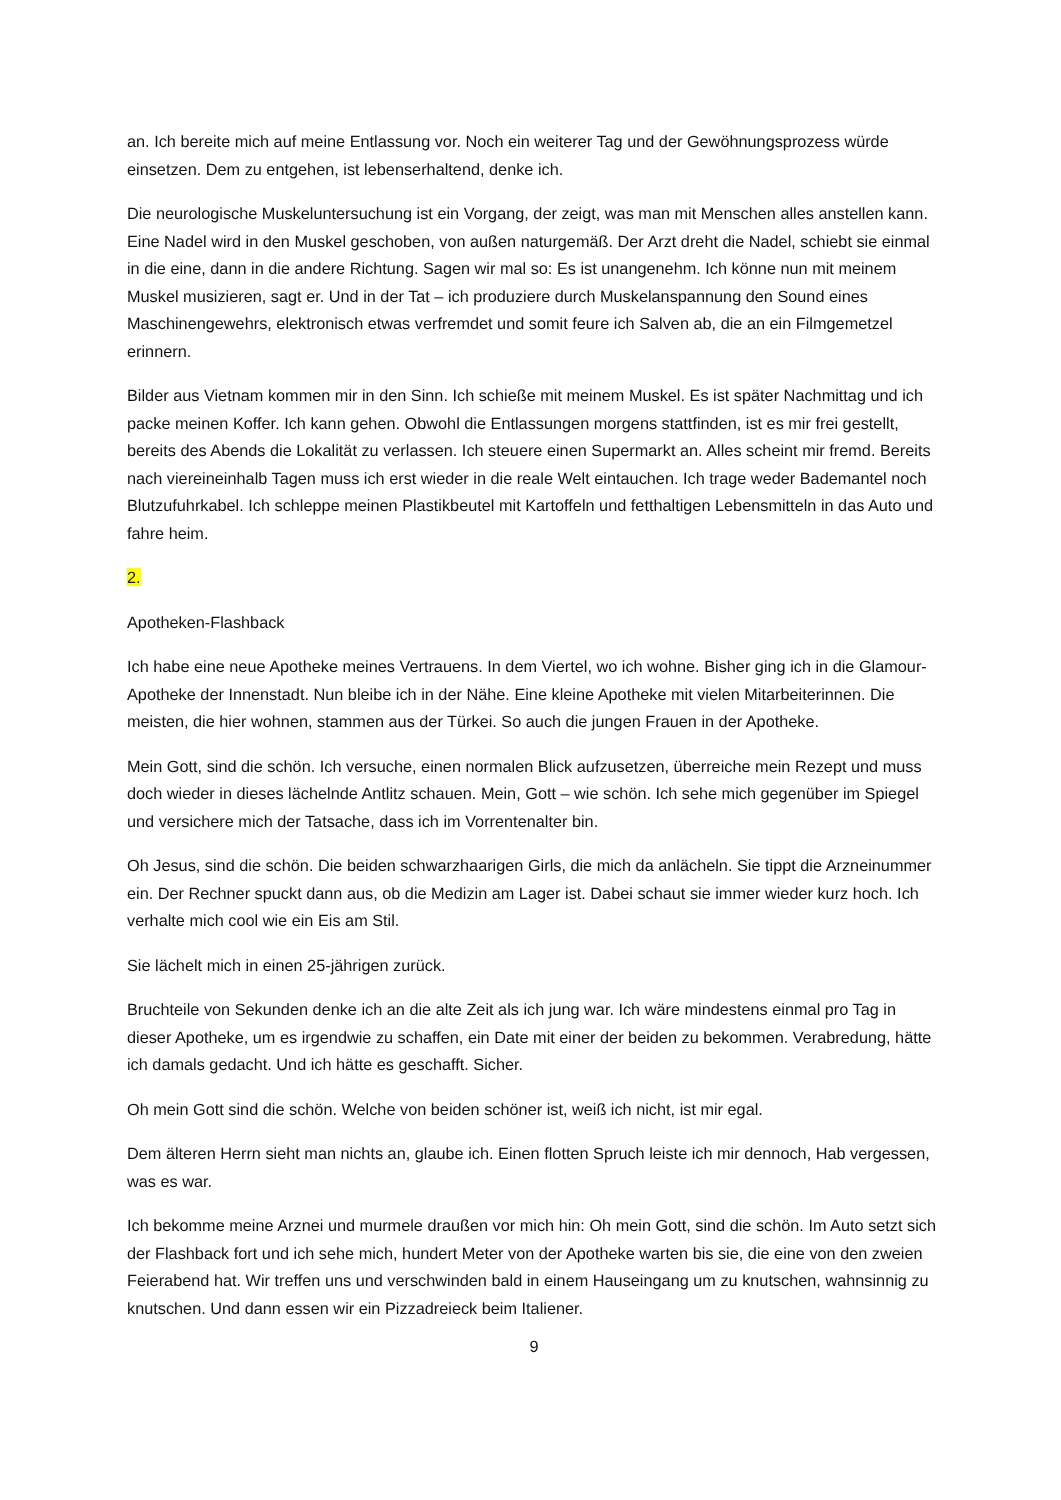an. Ich bereite mich auf meine Entlassung vor. Noch ein weiterer Tag und der Gewöhnungsprozess würde einsetzen. Dem zu entgehen, ist lebenserhaltend, denke ich.
Die neurologische Muskeluntersuchung ist ein Vorgang, der zeigt, was man mit Menschen alles anstellen kann. Eine Nadel wird in den Muskel geschoben, von außen naturgemäß. Der Arzt dreht die Nadel, schiebt sie einmal in die eine, dann in die andere Richtung. Sagen wir mal so: Es ist unangenehm. Ich könne nun mit meinem Muskel musizieren, sagt er. Und in der Tat – ich produziere durch Muskelanspannung den Sound eines Maschinengewehrs, elektronisch etwas verfremdet und somit feure ich Salven ab, die an ein Filmgemetzel erinnern.
Bilder aus Vietnam kommen mir in den Sinn. Ich schieße mit meinem Muskel. Es ist später Nachmittag und ich packe meinen Koffer. Ich kann gehen. Obwohl die Entlassungen morgens stattfinden, ist es mir frei gestellt, bereits des Abends die Lokalität zu verlassen. Ich steuere einen Supermarkt an. Alles scheint mir fremd. Bereits nach viereineinhalb Tagen muss ich erst wieder in die reale Welt eintauchen. Ich trage weder Bademantel noch Blutzufuhrkabel. Ich schleppe meinen Plastikbeutel mit Kartoffeln und fetthaltigen Lebensmitteln in das Auto und fahre heim.
2.
Apotheken-Flashback
Ich habe eine neue Apotheke meines Vertrauens. In dem Viertel, wo ich wohne. Bisher ging ich in die Glamour-Apotheke der Innenstadt. Nun bleibe ich in der Nähe. Eine kleine Apotheke mit vielen Mitarbeiterinnen. Die meisten, die hier wohnen, stammen aus der Türkei. So auch die jungen Frauen in der Apotheke.
Mein Gott, sind die schön. Ich versuche, einen normalen Blick aufzusetzen, überreiche mein Rezept und muss doch wieder in dieses lächelnde Antlitz schauen. Mein, Gott – wie schön. Ich sehe mich gegenüber im Spiegel und versichere mich der Tatsache, dass ich im Vorrentenalter bin.
Oh Jesus, sind die schön. Die beiden schwarzhaarigen Girls, die mich da anlächeln. Sie tippt die Arzneinummer ein. Der Rechner spuckt dann aus, ob die Medizin am Lager ist. Dabei schaut sie immer wieder kurz hoch. Ich verhalte mich cool wie ein Eis am Stil.
Sie lächelt mich in einen 25-jährigen zurück.
Bruchteile von Sekunden denke ich an die alte Zeit als ich jung war. Ich wäre mindestens einmal pro Tag in dieser Apotheke, um es irgendwie zu schaffen, ein Date mit einer der beiden zu bekommen. Verabredung, hätte ich damals gedacht. Und ich hätte es geschafft. Sicher.
Oh mein Gott sind die schön. Welche von beiden schöner ist, weiß ich nicht, ist mir egal.
Dem älteren Herrn sieht man nichts an, glaube ich. Einen flotten Spruch leiste ich mir dennoch, Hab vergessen, was es war.
Ich bekomme meine Arznei und murmele draußen vor mich hin: Oh mein Gott, sind die schön. Im Auto setzt sich der Flashback fort und ich sehe mich, hundert Meter von der Apotheke warten bis sie, die eine von den zweien Feierabend hat. Wir treffen uns und verschwinden bald in einem Hauseingang um zu knutschen, wahnsinnig zu knutschen. Und dann essen wir ein Pizzadreieck beim Italiener.
9